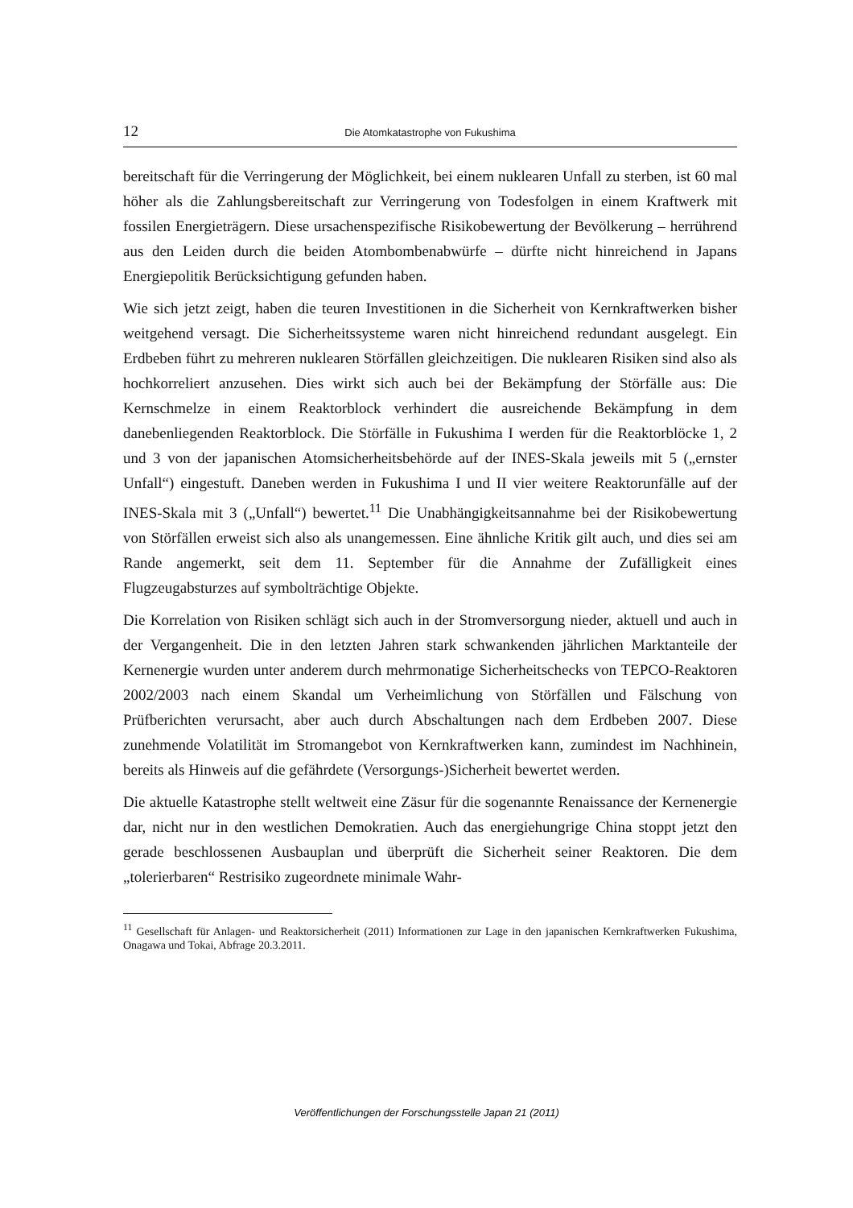12 Die Atomkatastrophe von Fukushima
bereitschaft für die Verringerung der Möglichkeit, bei einem nuklearen Unfall zu sterben, ist 60 mal höher als die Zahlungsbereitschaft zur Verringerung von Todesfolgen in einem Kraftwerk mit fossilen Energieträgern. Diese ursachenspezifische Risikobewertung der Bevölkerung – herrührend aus den Leiden durch die beiden Atombombenabwürfe – dürfte nicht hinreichend in Japans Energiepolitik Berücksichtigung gefunden haben.
Wie sich jetzt zeigt, haben die teuren Investitionen in die Sicherheit von Kernkraftwerken bisher weitgehend versagt. Die Sicherheitssysteme waren nicht hinreichend redundant ausgelegt. Ein Erdbeben führt zu mehreren nuklearen Störfällen gleichzeitigen. Die nuklearen Risiken sind also als hochkorreliert anzusehen. Dies wirkt sich auch bei der Bekämpfung der Störfälle aus: Die Kernschmelze in einem Reaktorblock verhindert die ausreichende Bekämpfung in dem danebenliegenden Reaktorblock. Die Störfälle in Fukushima I werden für die Reaktorblöcke 1, 2 und 3 von der japanischen Atomsicherheitsbehörde auf der INES-Skala jeweils mit 5 („ernster Unfall“) eingestuft. Daneben werden in Fukushima I und II vier weitere Reaktorunfälle auf der INES-Skala mit 3 („Unfall“) bewertet.<sup>11</sup> Die Unabhängigkeitsannahme bei der Risikobewertung von Störfällen erweist sich also als unangemessen. Eine ähnliche Kritik gilt auch, und dies sei am Rande angemerkt, seit dem 11. September für die Annahme der Zufälligkeit eines Flugzeugabsturzes auf symbolträchtige Objekte.
Die Korrelation von Risiken schlägt sich auch in der Stromversorgung nieder, aktuell und auch in der Vergangenheit. Die in den letzten Jahren stark schwankenden jährlichen Marktanteile der Kernenergie wurden unter anderem durch mehrmonatige Sicherheitschecks von TEPCO-Reaktoren 2002/2003 nach einem Skandal um Verheimlichung von Störfällen und Fälschung von Prüfberichten verursacht, aber auch durch Abschaltungen nach dem Erdbeben 2007. Diese zunehmende Volatilität im Stromangebot von Kernkraftwerken kann, zumindest im Nachhinein, bereits als Hinweis auf die gefährdete (Versorgungs-)Sicherheit bewertet werden.
Die aktuelle Katastrophe stellt weltweit eine Zäsur für die sogenannte Renaissance der Kernenergie dar, nicht nur in den westlichen Demokratien. Auch das energiehungrige China stoppt jetzt den gerade beschlossenen Ausbauplan und überprüft die Sicherheit seiner Reaktoren. Die dem „tolerierbaren“ Restrisiko zugeordnete minimale Wahr-
<sup>11</sup> Gesellschaft für Anlagen- und Reaktorsicherheit (2011) Informationen zur Lage in den japanischen Kernkraftwerken Fukushima, Onagawa und Tokai, Abfrage 20.3.2011.
Veröffentlichungen der Forschungsstelle Japan 21 (2011)